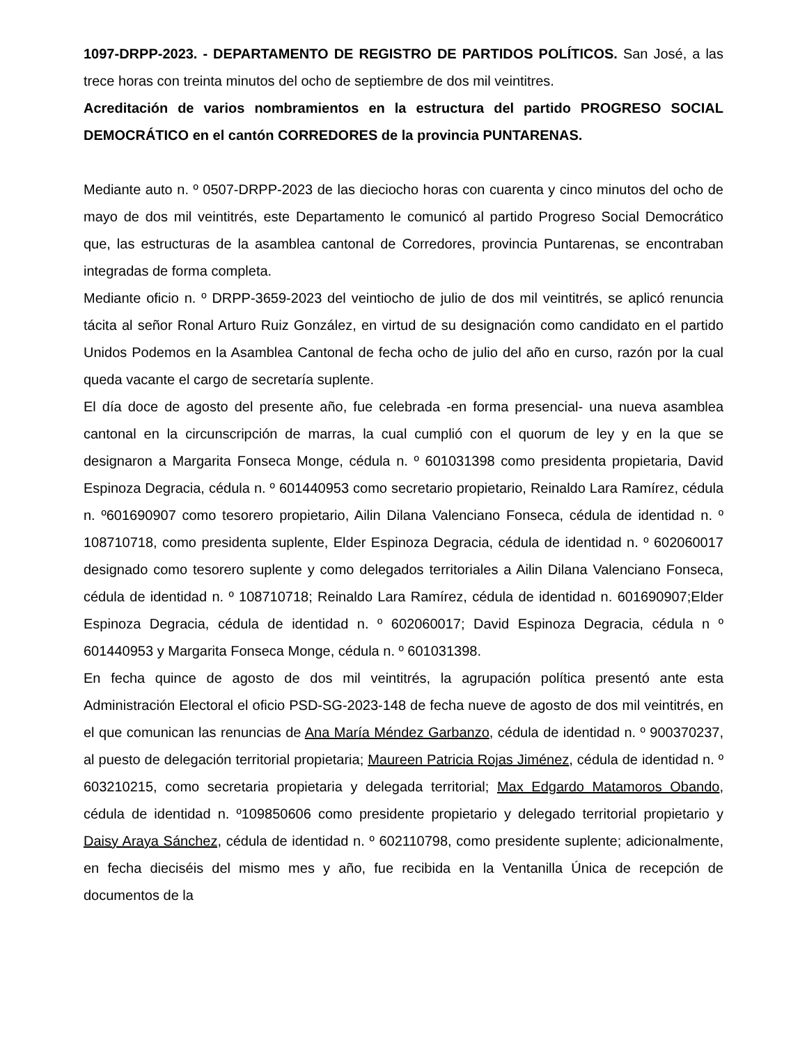1097-DRPP-2023. - DEPARTAMENTO DE REGISTRO DE PARTIDOS POLÍTICOS. San José, a las trece horas con treinta minutos del ocho de septiembre de dos mil veintitres.
Acreditación de varios nombramientos en la estructura del partido PROGRESO SOCIAL DEMOCRÁTICO en el cantón CORREDORES de la provincia PUNTARENAS.
Mediante auto n. º 0507-DRPP-2023 de las dieciocho horas con cuarenta y cinco minutos del ocho de mayo de dos mil veintitrés, este Departamento le comunicó al partido Progreso Social Democrático que, las estructuras de la asamblea cantonal de Corredores, provincia Puntarenas, se encontraban integradas de forma completa.
Mediante oficio n. º DRPP-3659-2023 del veintiocho de julio de dos mil veintitrés, se aplicó renuncia tácita al señor Ronal Arturo Ruiz González, en virtud de su designación como candidato en el partido Unidos Podemos en la Asamblea Cantonal de fecha ocho de julio del año en curso, razón por la cual queda vacante el cargo de secretaría suplente.
El día doce de agosto del presente año, fue celebrada -en forma presencial- una nueva asamblea cantonal en la circunscripción de marras, la cual cumplió con el quorum de ley y en la que se designaron a Margarita Fonseca Monge, cédula n. º 601031398 como presidenta propietaria, David Espinoza Degracia, cédula n. º 601440953 como secretario propietario, Reinaldo Lara Ramírez, cédula n. º601690907 como tesorero propietario, Ailin Dilana Valenciano Fonseca, cédula de identidad n. º 108710718, como presidenta suplente, Elder Espinoza Degracia, cédula de identidad n. º 602060017 designado como tesorero suplente y como delegados territoriales a Ailin Dilana Valenciano Fonseca, cédula de identidad n. º 108710718; Reinaldo Lara Ramírez, cédula de identidad n. 601690907;Elder Espinoza Degracia, cédula de identidad n. º 602060017; David Espinoza Degracia, cédula n º 601440953 y Margarita Fonseca Monge, cédula n. º 601031398.
En fecha quince de agosto de dos mil veintitrés, la agrupación política presentó ante esta Administración Electoral el oficio PSD-SG-2023-148 de fecha nueve de agosto de dos mil veintitrés, en el que comunican las renuncias de Ana María Méndez Garbanzo, cédula de identidad n. º 900370237, al puesto de delegación territorial propietaria; Maureen Patricia Rojas Jiménez, cédula de identidad n. º 603210215, como secretaria propietaria y delegada territorial; Max Edgardo Matamoros Obando, cédula de identidad n. º109850606 como presidente propietario y delegado territorial propietario y Daisy Araya Sánchez, cédula de identidad n. º 602110798, como presidente suplente; adicionalmente, en fecha dieciséis del mismo mes y año, fue recibida en la Ventanilla Única de recepción de documentos de la